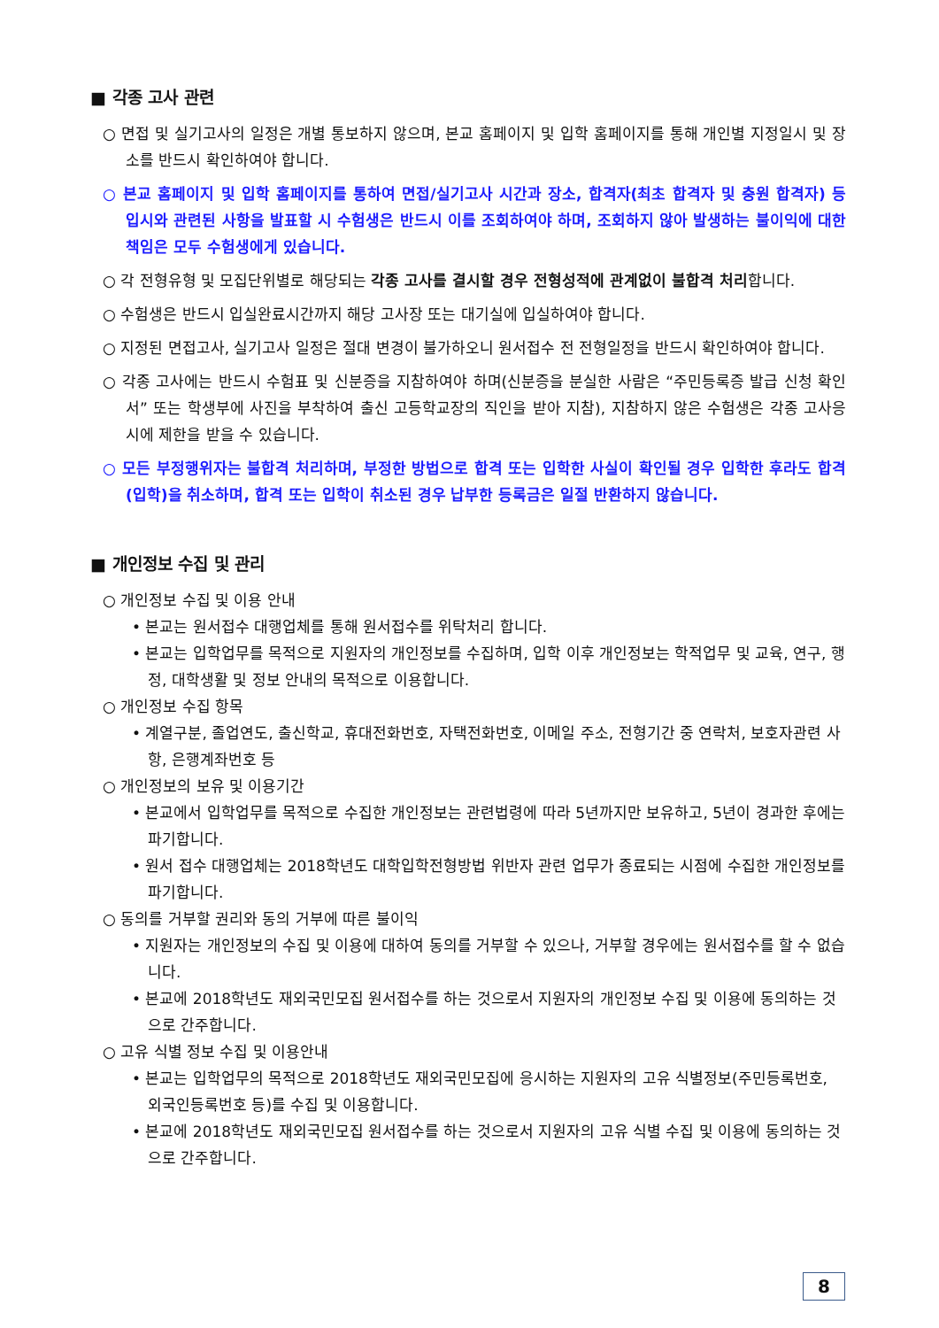■ 각종 고사 관련
○ 면접 및 실기고사의 일정은 개별 통보하지 않으며, 본교 홈페이지 및 입학 홈페이지를 통해 개인별 지정일시 및 장소를 반드시 확인하여야 합니다.
○ 본교 홈페이지 및 입학 홈페이지를 통하여 면접/실기고사 시간과 장소, 합격자(최초 합격자 및 충원 합격자) 등 입시와 관련된 사항을 발표할 시 수험생은 반드시 이를 조회하여야 하며, 조회하지 않아 발생하는 불이익에 대한 책임은 모두 수험생에게 있습니다.
○ 각 전형유형 및 모집단위별로 해당되는 각종 고사를 결시할 경우 전형성적에 관계없이 불합격 처리합니다.
○ 수험생은 반드시 입실완료시간까지 해당 고사장 또는 대기실에 입실하여야 합니다.
○ 지정된 면접고사, 실기고사 일정은 절대 변경이 불가하오니 원서접수 전 전형일정을 반드시 확인하여야 합니다.
○ 각종 고사에는 반드시 수험표 및 신분증을 지참하여야 하며(신분증을 분실한 사람은 “주민등록증 발급 신청 확인서” 또는 학생부에 사진을 부착하여 출신 고등학교장의 직인을 받아 지참), 지참하지 않은 수험생은 각종 고사응시에 제한을 받을 수 있습니다.
○ 모든 부정행위자는 불합격 처리하며, 부정한 방법으로 합격 또는 입학한 사실이 확인될 경우 입학한 후라도 합격(입학)을 취소하며, 합격 또는 입학이 취소된 경우 납부한 등록금은 일절 반환하지 않습니다.
■ 개인정보 수집 및 관리
○ 개인정보 수집 및 이용 안내
• 본교는 원서접수 대행업체를 통해 원서접수를 위탁처리 합니다.
• 본교는 입학업무를 목적으로 지원자의 개인정보를 수집하며, 입학 이후 개인정보는 학적업무 및 교육, 연구, 행정, 대학생활 및 정보 안내의 목적으로 이용합니다.
○ 개인정보 수집 항목
• 계열구분, 졸업연도, 출신학교, 휴대전화번호, 자택전화번호, 이메일 주소, 전형기간 중 연락처, 보호자관련 사항, 은행계좌번호 등
○ 개인정보의 보유 및 이용기간
• 본교에서 입학업무를 목적으로 수집한 개인정보는 관련법령에 따라 5년까지만 보유하고, 5년이 경과한 후에는 파기합니다.
• 원서 접수 대행업체는 2018학년도 대학입학전형방법 위반자 관련 업무가 종료되는 시점에 수집한 개인정보를 파기합니다.
○ 동의를 거부할 권리와 동의 거부에 따른 불이익
• 지원자는 개인정보의 수집 및 이용에 대하여 동의를 거부할 수 있으나, 거부할 경우에는 원서접수를 할 수 없습니다.
• 본교에 2018학년도 재외국민모집 원서접수를 하는 것으로서 지원자의 개인정보 수집 및 이용에 동의하는 것으로 간주합니다.
○ 고유 식별 정보 수집 및 이용안내
• 본교는 입학업무의 목적으로 2018학년도 재외국민모집에 응시하는 지원자의 고유 식별정보(주민등록번호, 외국인등록번호 등)를 수집 및 이용합니다.
• 본교에 2018학년도 재외국민모집 원서접수를 하는 것으로서 지원자의 고유 식별 수집 및 이용에 동의하는 것으로 간주합니다.
8